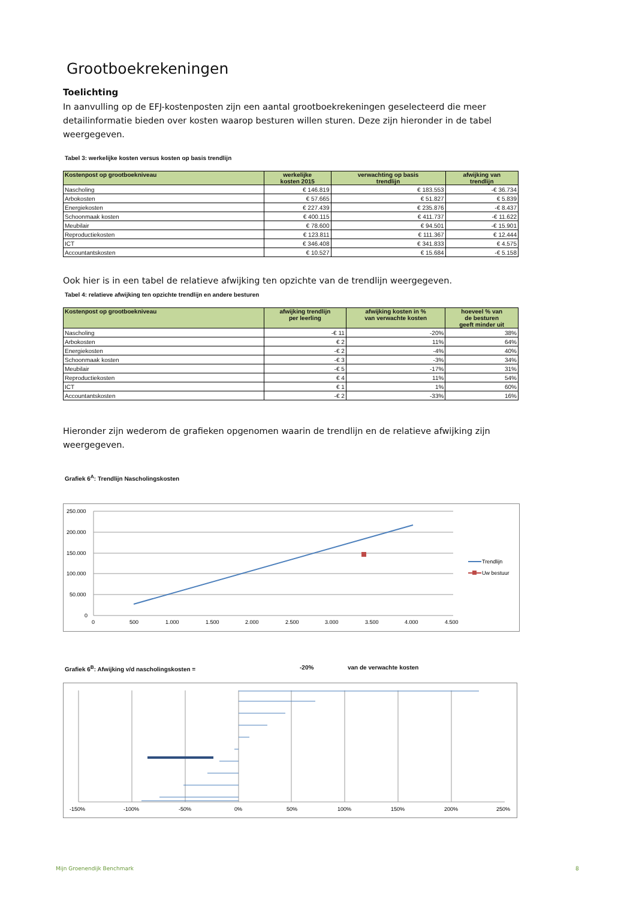Grootboekrekeningen
Toelichting
In aanvulling op de EFJ-kostenposten zijn een aantal grootboekrekeningen geselecteerd die meer detailinformatie bieden over kosten waarop besturen willen sturen. Deze zijn hieronder in de tabel weergegeven.
Tabel 3: werkelijke kosten versus kosten op basis trendlijn
| Kostenpost op grootboekniveau | werkelijke kosten 2015 | verwachting op basis trendlijn | afwijking van trendlijn |
| --- | --- | --- | --- |
| Nascholing | € 146.819 | € 183.553 | -€ 36.734 |
| Arbokosten | € 57.665 | € 51.827 | € 5.839 |
| Energiekosten | € 227.439 | € 235.876 | -€ 8.437 |
| Schoonmaak kosten | € 400.115 | € 411.737 | -€ 11.622 |
| Meubilair | € 78.600 | € 94.501 | -€ 15.901 |
| Reproductiekosten | € 123.811 | € 111.367 | € 12.444 |
| ICT | € 346.408 | € 341.833 | € 4.575 |
| Accountantskosten | € 10.527 | € 15.684 | -€ 5.158 |
Ook hier is in een tabel de relatieve afwijking ten opzichte van de trendlijn weergegeven.
Tabel 4: relatieve afwijking ten opzichte trendlijn en andere besturen
| Kostenpost op grootboekniveau | afwijking trendlijn per leerling | afwijking kosten in % van verwachte kosten | hoeveel % van de besturen geeft minder uit |
| --- | --- | --- | --- |
| Nascholing | -€ 11 | -20% | 38% |
| Arbokosten | € 2 | 11% | 64% |
| Energiekosten | -€ 2 | -4% | 40% |
| Schoonmaak kosten | -€ 3 | -3% | 34% |
| Meubilair | -€ 5 | -17% | 31% |
| Reproductiekosten | € 4 | 11% | 54% |
| ICT | € 1 | 1% | 60% |
| Accountantskosten | -€ 2 | -33% | 16% |
Hieronder zijn wederom de grafieken opgenomen waarin de trendlijn en de relatieve afwijking zijn weergegeven.
Grafiek 6<sup>A</sup>: Trendlijn Nascholingskosten
250.000
200.000
150.000
100.000
50.000
0
0
500
1.000
1.500
2.000
2.500
3.000
3.500
4.000
4.500
Trendlijn
Uw bestuur
Grafiek 6<sup>B</sup>: Afwijking v/d nascholingskosten = -20% van de verwachte kosten
-150%
-100%
-50%
0%
50%
100%
150%
200%
250%
Mijn Groenendijk Benchmark 8